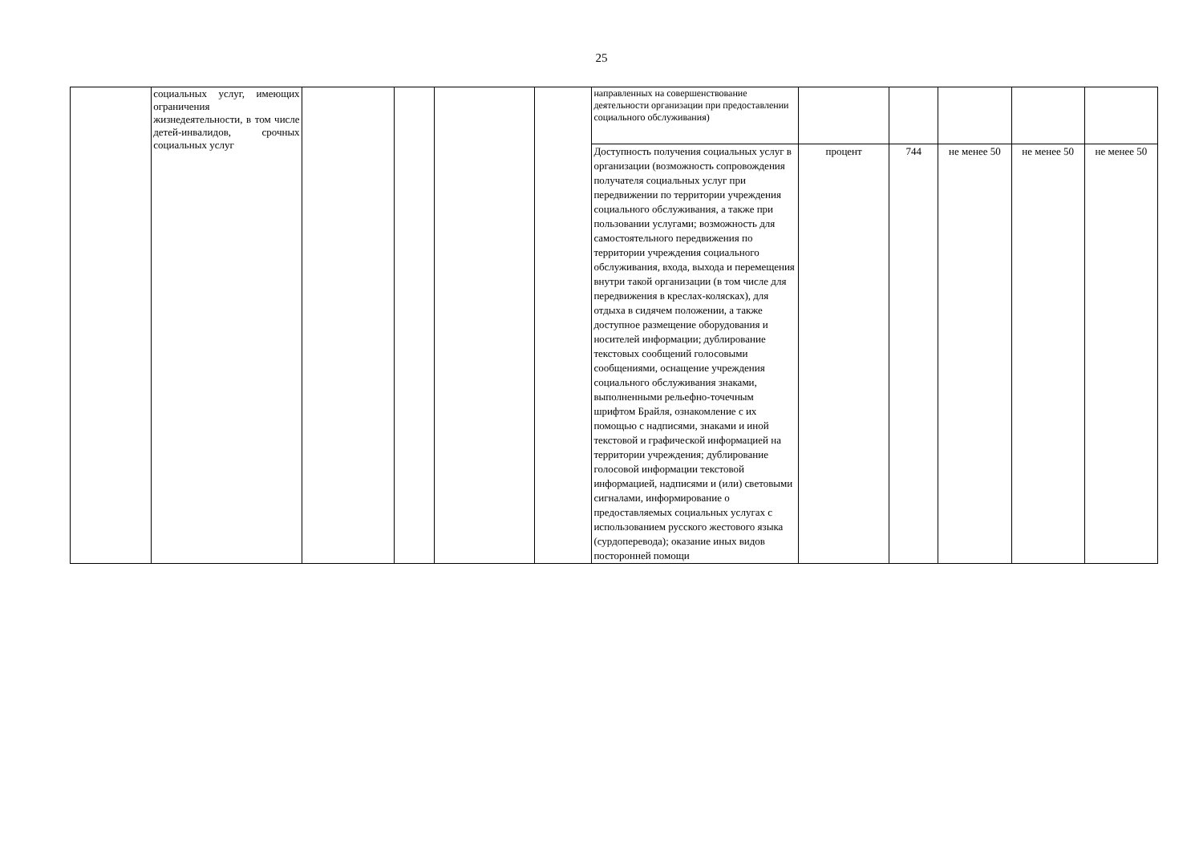25
| | социальных услуг, имеющих ограничения жизнедеятельности, в том числе детей-инвалидов, срочных социальных услуг | | | | | направленных на совершенствование деятельности организации при предоставлении социального обслуживания) | | | | | |
| | | | | | | Доступность получения социальных услуг в организации (возможность сопровождения получателя социальных услуг при передвижении по территории учреждения социального обслуживания, а также при пользовании услугами; возможность для самостоятельного передвижения по территории учреждения социального обслуживания, входа, выхода и перемещения внутри такой организации (в том числе для передвижения в креслах-колясках), для отдыха в сидячем положении, а также доступное размещение оборудования и носителей информации; дублирование текстовых сообщений голосовыми сообщениями, оснащение учреждения социального обслуживания знаками, выполненными рельефно-точечным шрифтом Брайля, ознакомление с их помощью с надписями, знаками и иной текстовой и графической информацией на территории учреждения; дублирование голосовой информации текстовой информацией, надписями и (или) световыми сигналами, информирование о предоставляемых социальных услугах с использованием русского жестового языка (сурдоперевода); оказание иных видов посторонней помощи | процент | 744 | не менее 50 | не менее 50 | не менее 50 |